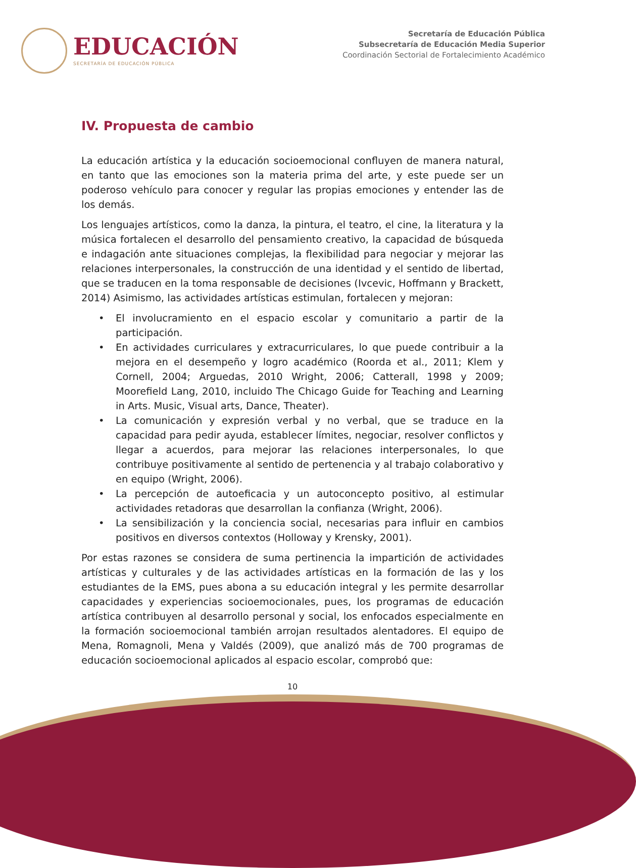EDUCACIÓN
SECRETARÍA DE EDUCACIÓN PÚBLICA
Secretaría de Educación Pública
Subsecretaría de Educación Media Superior
Coordinación Sectorial de Fortalecimiento Académico
IV. Propuesta de cambio
La educación artística y la educación socioemocional confluyen de manera natural, en tanto que las emociones son la materia prima del arte, y este puede ser un poderoso vehículo para conocer y regular las propias emociones y entender las de los demás.
Los lenguajes artísticos, como la danza, la pintura, el teatro, el cine, la literatura y la música fortalecen el desarrollo del pensamiento creativo, la capacidad de búsqueda e indagación ante situaciones complejas, la flexibilidad para negociar y mejorar las relaciones interpersonales, la construcción de una identidad y el sentido de libertad, que se traducen en la toma responsable de decisiones (Ivcevic, Hoffmann y Brackett, 2014) Asimismo, las actividades artísticas estimulan, fortalecen y mejoran:
• El involucramiento en el espacio escolar y comunitario a partir de la participación.
• En actividades curriculares y extracurriculares, lo que puede contribuir a la mejora en el desempeño y logro académico (Roorda et al., 2011; Klem y Cornell, 2004; Arguedas, 2010 Wright, 2006; Catterall, 1998 y 2009; Moorefield Lang, 2010, incluido The Chicago Guide for Teaching and Learning in Arts. Music, Visual arts, Dance, Theater).
• La comunicación y expresión verbal y no verbal, que se traduce en la capacidad para pedir ayuda, establecer límites, negociar, resolver conflictos y llegar a acuerdos, para mejorar las relaciones interpersonales, lo que contribuye positivamente al sentido de pertenencia y al trabajo colaborativo y en equipo (Wright, 2006).
• La percepción de autoeficacia y un autoconcepto positivo, al estimular actividades retadoras que desarrollan la confianza (Wright, 2006).
• La sensibilización y la conciencia social, necesarias para influir en cambios positivos en diversos contextos (Holloway y Krensky, 2001).
Por estas razones se considera de suma pertinencia la impartición de actividades artísticas y culturales y de las actividades artísticas en la formación de las y los estudiantes de la EMS, pues abona a su educación integral y les permite desarrollar capacidades y experiencias socioemocionales, pues, los programas de educación artística contribuyen al desarrollo personal y social, los enfocados especialmente en la formación socioemocional también arrojan resultados alentadores. El equipo de Mena, Romagnoli, Mena y Valdés (2009), que analizó más de 700 programas de educación socioemocional aplicados al espacio escolar, comprobó que:
10